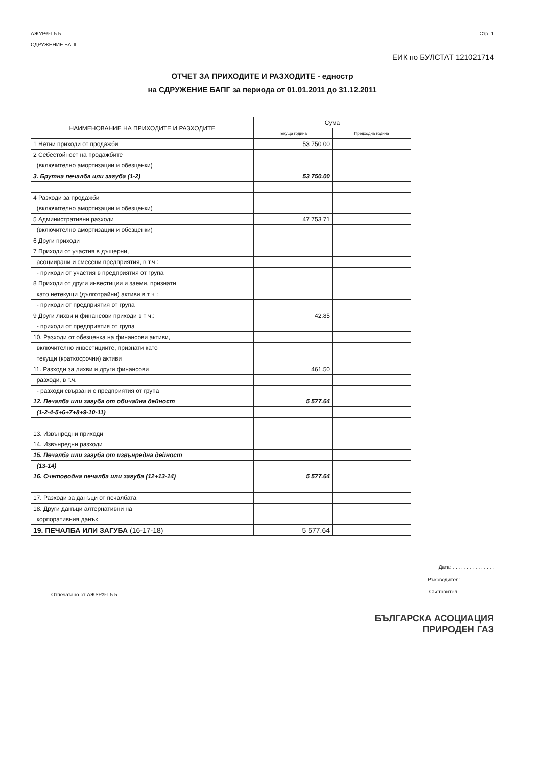АЖУР®-L5 5
СДРУЖЕНИЕ БАПГ
Стр. 1
ЕИК по БУЛСТАТ 121021714
ОТЧЕТ ЗА ПРИХОДИТЕ И РАЗХОДИТЕ - едностр
на СДРУЖЕНИЕ БАПГ за периода от 01.01.2011 до 31.12.2011
| НАИМЕНОВАНИЕ НА ПРИХОДИТЕ И РАЗХОДИТЕ | Сума | |
| --- | --- | --- |
| | Текуща година | Предходна година |
| 1 Нетни приходи от продажби | 53 750 00 | |
| 2 Себестойност на продажбите | | |
| (включително амортизации и обезценки) | | |
| 3. Брутна печалба или загуба (1-2) | 53 750.00 | |
| 4 Разходи за продажби | | |
| (включително амортизации и обезценки) | | |
| 5 Административни разходи | 47 753 71 | |
| (включително амортизации и обезценки) | | |
| 6 Други приходи | | |
| 7 Приходи от участия в дъщерни, | | |
| асоциирани и смесени предприятия, в т.ч : | | |
| - приходи от участия в предприятия от група | | |
| 8 Приходи от други инвестиции и заеми, признати | | |
| като нетекущи (дълготрайни) активи в т ч : | | |
| - приходи от предприятия от група | | |
| 9 Други лихви и финансови приходи в т ч.: | 42.85 | |
| - приходи от предприятия от група | | |
| 10. Разходи от обезценка на финансови активи, | | |
| включително инвестициите, признати като | | |
| текущи (краткосрочни) активи | | |
| 11. Разходи за лихви и други финансови | 461.50 | |
| разходи, в т.ч. | | |
| - разходи свързани с предприятия от група | | |
| 12. Печалба или загуба от обичайна дейност | 5 577.64 | |
| (1-2-4-5+6+7+8+9-10-11) | | |
| 13. Извънредни приходи | | |
| 14. Извънредни разходи | | |
| 15. Печалба или загуба от извънредна дейност | | |
| (13-14) | | |
| 16. Счетоводна печалба или загуба (12+13-14) | 5 577.64 | |
| 17. Разходи за данъци от печалбата | | |
| 18. Други данъци алтернативни на | | |
| корпоративния данък | | |
| 19. ПЕЧАЛБА ИЛИ ЗАГУБА (16-17-18) | 5 577.64 | |
Отпечатано от АЖУР®-L5 5
Дата: . . . . . . . . . . . . . . .
Ръководител: . . . . . . . . . . . .
Съставител . . . . . . . . . . . . .
БЪЛГАРСКА АСОЦИАЦИЯ
ПРИРОДЕН ГАЗ